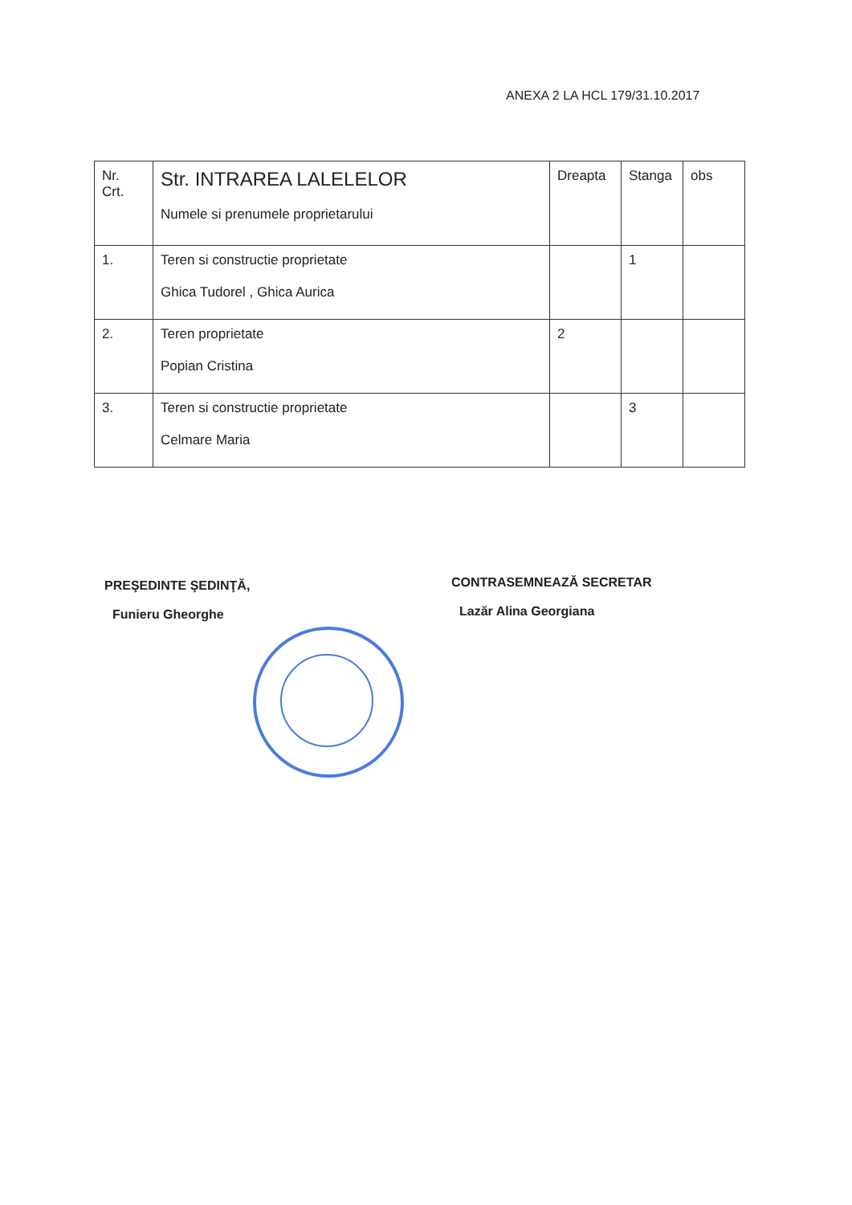ANEXA 2 LA HCL 179/31.10.2017
| Nr. Crt. | Str. INTRAREA LALELELOR Numele si prenumele proprietarului | Dreapta | Stanga | obs |
| --- | --- | --- | --- | --- |
| 1. | Teren si constructie proprietate Ghica Tudorel , Ghica Aurica | | 1 | |
| 2. | Teren proprietate Popian Cristina | 2 | | |
| 3. | Teren si constructie proprietate Celmare Maria | | 3 | |
PREŞEDINTE ŞEDINŢĂ,
Funieru Gheorghe
CONTRASEMNEAZĂ SECRETAR
Lazăr Alina Georgiana